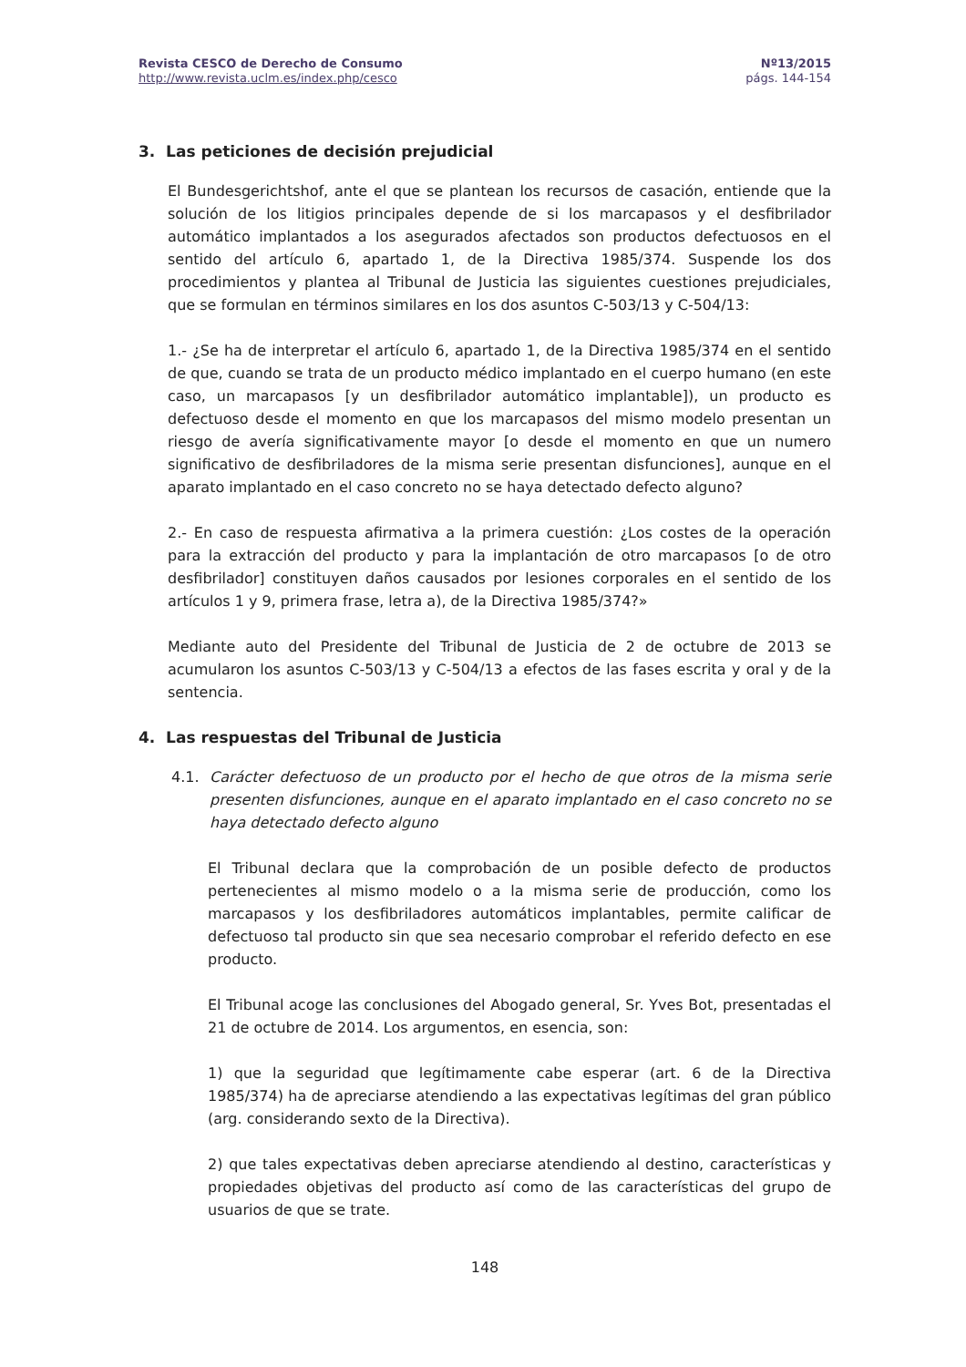Revista CESCO de Derecho de Consumo
http://www.revista.uclm.es/index.php/cesco
Nº13/2015
págs. 144-154
3. Las peticiones de decisión prejudicial
El Bundesgerichtshof, ante el que se plantean los recursos de casación, entiende que la solución de los litigios principales depende de si los marcapasos y el desfibrilador automático implantados a los asegurados afectados son productos defectuosos en el sentido del artículo 6, apartado 1, de la Directiva 1985/374. Suspende los dos procedimientos y plantea al Tribunal de Justicia las siguientes cuestiones prejudiciales, que se formulan en términos similares en los dos asuntos C-503/13 y C-504/13:
1.- ¿Se ha de interpretar el artículo 6, apartado 1, de la Directiva 1985/374 en el sentido de que, cuando se trata de un producto médico implantado en el cuerpo humano (en este caso, un marcapasos [y un desfibrilador automático implantable]), un producto es defectuoso desde el momento en que los marcapasos del mismo modelo presentan un riesgo de avería significativamente mayor [o desde el momento en que un numero significativo de desfibriladores de la misma serie presentan disfunciones], aunque en el aparato implantado en el caso concreto no se haya detectado defecto alguno?
2.- En caso de respuesta afirmativa a la primera cuestión: ¿Los costes de la operación para la extracción del producto y para la implantación de otro marcapasos [o de otro desfibrilador] constituyen daños causados por lesiones corporales en el sentido de los artículos 1 y 9, primera frase, letra a), de la Directiva 1985/374?»
Mediante auto del Presidente del Tribunal de Justicia de 2 de octubre de 2013 se acumularon los asuntos C-503/13 y C-504/13 a efectos de las fases escrita y oral y de la sentencia.
4. Las respuestas del Tribunal de Justicia
4.1. Carácter defectuoso de un producto por el hecho de que otros de la misma serie presenten disfunciones, aunque en el aparato implantado en el caso concreto no se haya detectado defecto alguno
El Tribunal declara que la comprobación de un posible defecto de productos pertenecientes al mismo modelo o a la misma serie de producción, como los marcapasos y los desfibriladores automáticos implantables, permite calificar de defectuoso tal producto sin que sea necesario comprobar el referido defecto en ese producto.
El Tribunal acoge las conclusiones del Abogado general, Sr. Yves Bot, presentadas el 21 de octubre de 2014. Los argumentos, en esencia, son:
1) que la seguridad que legítimamente cabe esperar (art. 6 de la Directiva 1985/374) ha de apreciarse atendiendo a las expectativas legítimas del gran público (arg. considerando sexto de la Directiva).
2) que tales expectativas deben apreciarse atendiendo al destino, características y propiedades objetivas del producto así como de las características del grupo de usuarios de que se trate.
148